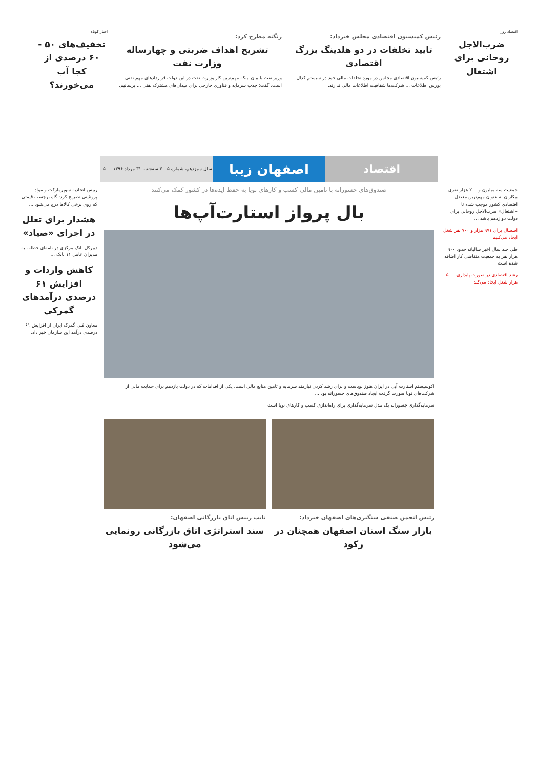اقتصاد روز
ضرب‌الاجل روحانی برای اشتغال
رئیس کمیسیون اقتصادی مجلس خبرداد:
تایید تخلفات در دو هلدینگ بزرگ اقتصادی
رئیس کمیسیون اقتصادی مجلس در مورد تخلفات مالی خود در سیستم کدال بورس اطلاعات ... شرکت‌ها شفافیت اطلاعات مالی ندارند.
زنگنه مطرح کرد:
تشریح اهداف ضربتی و چهارساله وزارت نفت
وزیر نفت با بیان اینکه مهم‌ترین کار وزارت نفت در این دولت قراردادهای مهم نفتی است، گفت: جذب سرمایه و فناوری خارجی برای میدان‌های مشترک نفتی ... برسانیم.
اخبار کوتاه
تخفیف‌های ۵۰ - ۶۰ درصدی از کجا آب می‌خورند؟
اقتصاد
اصفهان زیبا
سال سیزدهم، شماره ۳۰۰۵ سه‌شنبه ۳۱ مرداد ۱۳۹۶ — ۰۵
جمعیت سه میلیون و ۲۰۰ هزار نفری بیکاران به عنوان مهم‌ترین معضل اقتصادی کشور موجب شده تا «اشتغال» ضرب‌الاجل روحانی برای دولت دوازدهم باشد ...
اسسال برای ۹۷۱ هزار و ۷۰۰ نفر شغل ایجاد می‌کنیم
طی چند سال اخیر سالیانه حدود ۹۰۰ هزار نفر به جمعیت متقاضی کار اضافه شده است
رشد اقتصادی در صورت پایداری، ۵۰۰ هزار شغل ایجاد می‌کند
صندوق‌های جسورانه با تامین مالی کسب و کارهای نوپا به حفظ ایده‌ها در کشور کمک می‌کنند
بال پرواز استارت‌آپ‌ها
اکوسیستم استارت آپی در ایران هنوز نوپاست و برای رشد کردن نیازمند سرمایه و تامین منابع مالی است. یکی از اقدامات که در دولت یازدهم برای حمایت مالی از شرکت‌های نوپا صورت گرفت ایجاد صندوق‌های جسورانه بود ...
سرمایه‌گذاری جسورانه یک مدل سرمایه‌گذاری برای راه‌اندازی کسب و کارهای نوپا است
رئیس انجمن صنفی سنگبری‌های اصفهان خبرداد:
بازار سنگ استان اصفهان همچنان در رکود
نایب رییس اتاق بازرگانی اصفهان:
سند استراتژی اتاق بازرگانی رونمایی می‌شود
رییس اتحادیه سوپرمارکت و مواد پروتئینی تصریح کرد: گاه برچسب قیمتی که روی برخی کالاها درج می‌شود ...
هشدار برای تعلل در اجرای «صیاد»
دبیرکل بانک مرکزی در نامه‌ای خطاب به مدیران عامل ۱۱ بانک ...
کاهش واردات و افزایش ۶۱ درصدی درآمدهای گمرکی
معاون فنی گمرک ایران از افزایش ۶۱ درصدی درآمد این سازمان خبر داد.